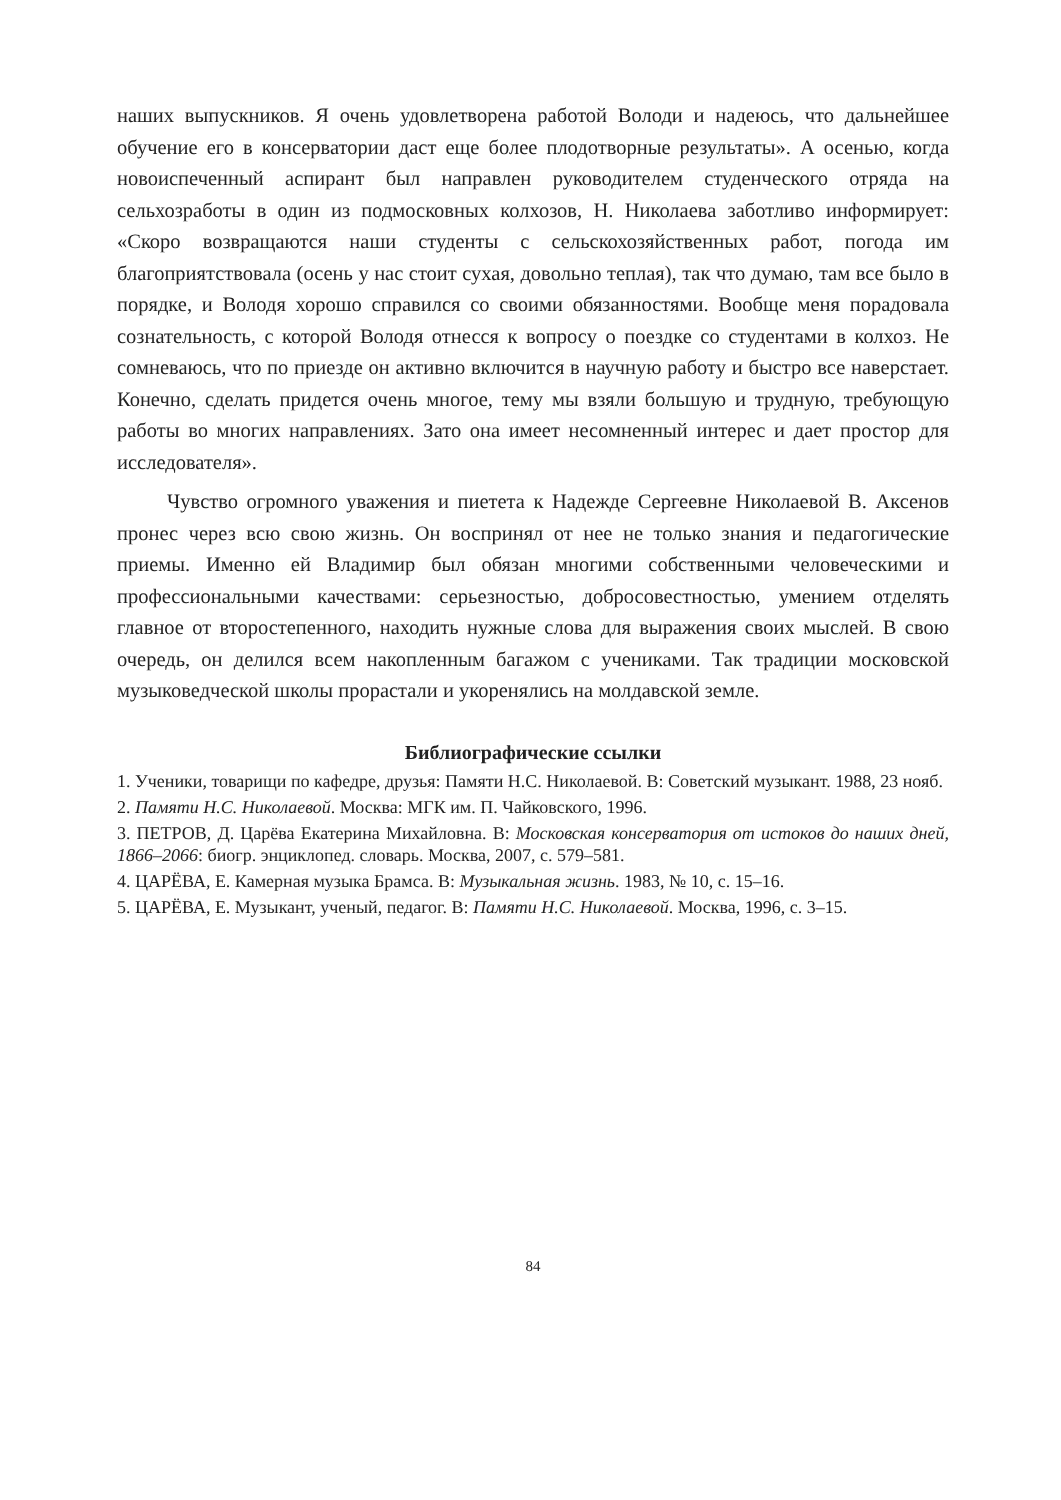наших выпускников. Я очень удовлетворена работой Володи и надеюсь, что дальнейшее обучение его в консерватории даст еще более плодотворные результаты». А осенью, когда новоиспеченный аспирант был направлен руководителем студенческого отряда на сельхозработы в один из подмосковных колхозов, Н. Николаева заботливо информирует: «Скоро возвращаются наши студенты с сельскохозяйственных работ, погода им благоприятствовала (осень у нас стоит сухая, довольно теплая), так что думаю, там все было в порядке, и Володя хорошо справился со своими обязанностями. Вообще меня порадовала сознательность, с которой Володя отнесся к вопросу о поездке со студентами в колхоз. Не сомневаюсь, что по приезде он активно включится в научную работу и быстро все наверстает. Конечно, сделать придется очень многое, тему мы взяли большую и трудную, требующую работы во многих направлениях. Зато она имеет несомненный интерес и дает простор для исследователя».
Чувство огромного уважения и пиетета к Надежде Сергеевне Николаевой В. Аксенов пронес через всю свою жизнь. Он воспринял от нее не только знания и педагогические приемы. Именно ей Владимир был обязан многими собственными человеческими и профессиональными качествами: серьезностью, добросовестностью, умением отделять главное от второстепенного, находить нужные слова для выражения своих мыслей. В свою очередь, он делился всем накопленным багажом с учениками. Так традиции московской музыковедческой школы прорастали и укоренялись на молдавской земле.
Библиографические ссылки
1. Ученики, товарищи по кафедре, друзья: Памяти Н.С. Николаевой. В: Советский музыкант. 1988, 23 нояб.
2. Памяти Н.С. Николаевой. Москва: МГК им. П. Чайковского, 1996.
3. ПЕТРОВ, Д. Царёва Екатерина Михайловна. В: Московская консерватория от истоков до наших дней, 1866–2066: биогр. энциклопед. словарь. Москва, 2007, с. 579–581.
4. ЦАРЁВА, Е. Камерная музыка Брамса. В: Музыкальная жизнь. 1983, № 10, с. 15–16.
5. ЦАРЁВА, Е. Музыкант, ученый, педагог. В: Памяти Н.С. Николаевой. Москва, 1996, с. 3–15.
84